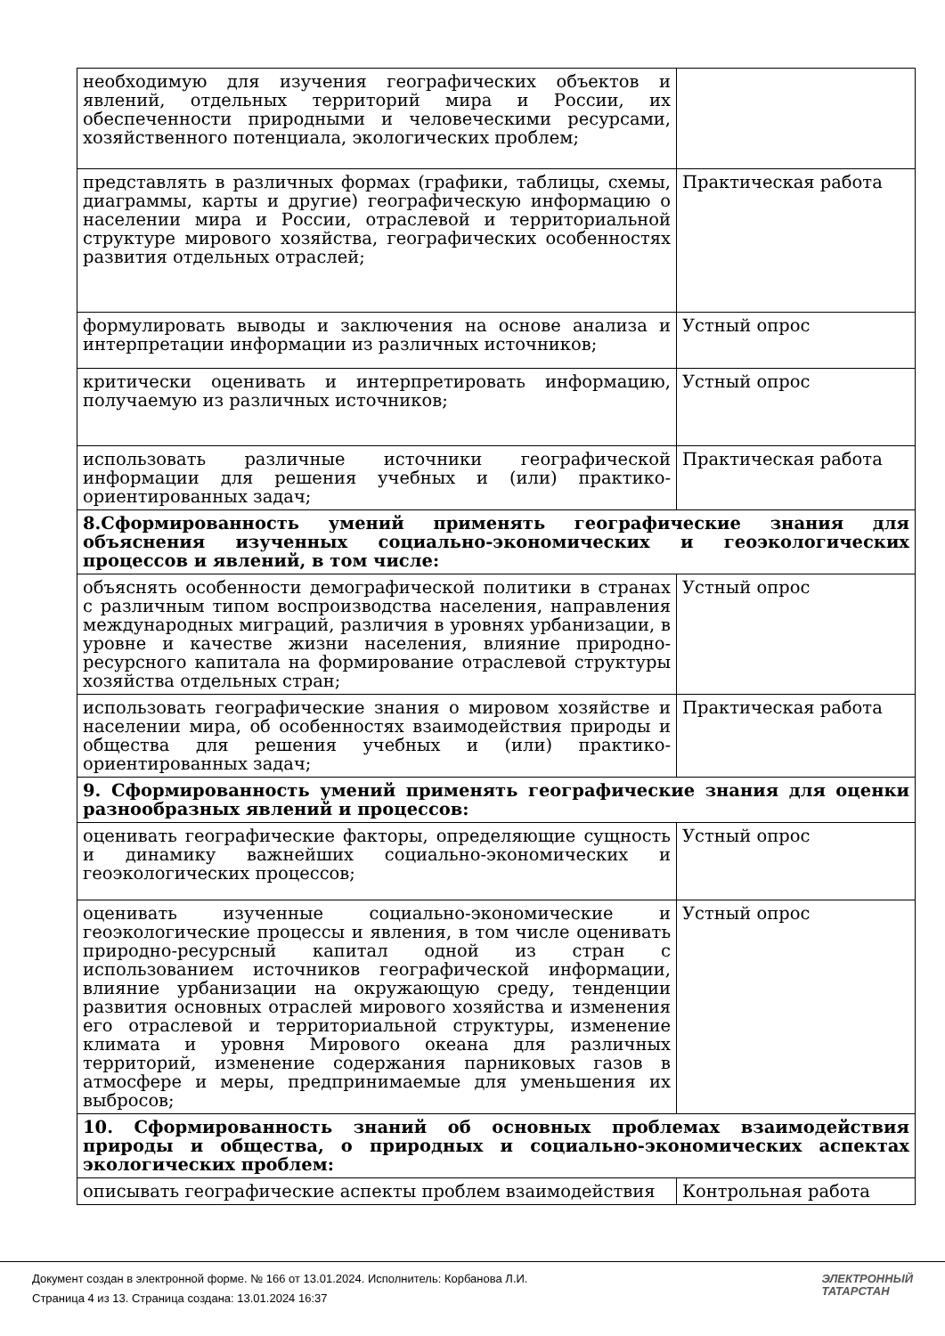| необходимую для изучения географических объектов и явлений, отдельных территорий мира и России, их обеспеченности природными и человеческими ресурсами, хозяйственного потенциала, экологических проблем; | |
| представлять в различных формах (графики, таблицы, схемы, диаграммы, карты и другие) географическую информацию о населении мира и России, отраслевой и территориальной структуре мирового хозяйства, географических особенностях развития отдельных отраслей; | Практическая работа |
| формулировать выводы и заключения на основе анализа и интерпретации информации из различных источников; | Устный опрос |
| критически оценивать и интерпретировать информацию, получаемую из различных источников; | Устный опрос |
| использовать различные источники географической информации для решения учебных и (или) практико-ориентированных задач; | Практическая работа |
| 8.Сформированность умений применять географические знания для объяснения изученных социально-экономических и геоэкологических процессов и явлений, в том числе: | |
| объяснять особенности демографической политики в странах с различным типом воспроизводства населения, направления международных миграций, различия в уровнях урбанизации, в уровне и качестве жизни населения, влияние природно-ресурсного капитала на формирование отраслевой структуры хозяйства отдельных стран; | Устный опрос |
| использовать географические знания о мировом хозяйстве и населении мира, об особенностях взаимодействия природы и общества для решения учебных и (или) практико-ориентированных задач; | Практическая работа |
| 9. Сформированность умений применять географические знания для оценки разнообразных явлений и процессов: | |
| оценивать географические факторы, определяющие сущность и динамику важнейших социально-экономических и геоэкологических процессов; | Устный опрос |
| оценивать изученные социально-экономические и геоэкологические процессы и явления, в том числе оценивать природно-ресурсный капитал одной из стран с использованием источников географической информации, влияние урбанизации на окружающую среду, тенденции развития основных отраслей мирового хозяйства и изменения его отраслевой и территориальной структуры, изменение климата и уровня Мирового океана для различных территорий, изменение содержания парниковых газов в атмосфере и меры, предпринимаемые для уменьшения их выбросов; | Устный опрос |
| 10. Сформированность знаний об основных проблемах взаимодействия природы и общества, о природных и социально-экономических аспектах экологических проблем: | |
| описывать географические аспекты проблем взаимодействия | Контрольная работа |
Документ создан в электронной форме. № 166 от 13.01.2024. Исполнитель: Корбанова Л.И.
Страница 4 из 13. Страница создана: 13.01.2024 16:37
ЭЛЕКТРОННЫЙ
ТАТАРСТАН